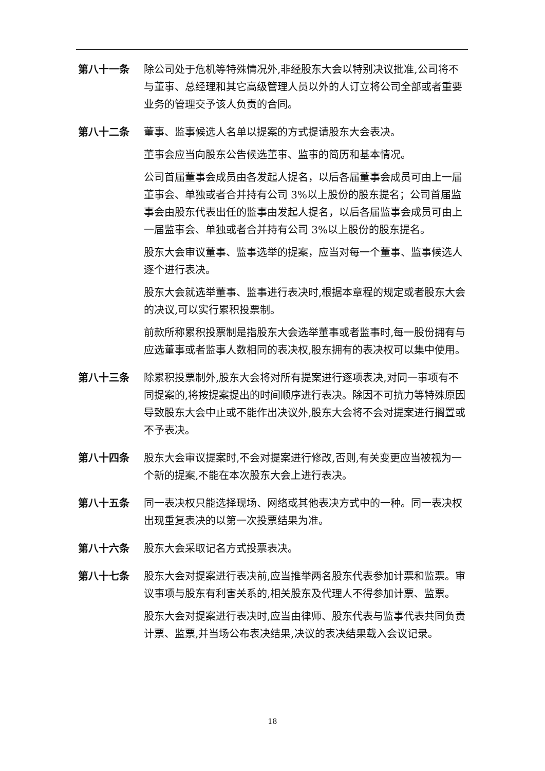第八十一条 除公司处于危机等特殊情况外,非经股东大会以特别决议批准,公司将不与董事、总经理和其它高级管理人员以外的人订立将公司全部或者重要业务的管理交予该人负责的合同。
第八十二条 董事、监事候选人名单以提案的方式提请股东大会表决。
董事会应当向股东公告候选董事、监事的简历和基本情况。
公司首届董事会成员由各发起人提名，以后各届董事会成员可由上一届董事会、单独或者合并持有公司 3%以上股份的股东提名；公司首届监事会由股东代表出任的监事由发起人提名，以后各届监事会成员可由上一届监事会、单独或者合并持有公司 3%以上股份的股东提名。
股东大会审议董事、监事选举的提案，应当对每一个董事、监事候选人逐个进行表决。
股东大会就选举董事、监事进行表决时,根据本章程的规定或者股东大会的决议,可以实行累积投票制。
前款所称累积投票制是指股东大会选举董事或者监事时,每一股份拥有与应选董事或者监事人数相同的表决权,股东拥有的表决权可以集中使用。
第八十三条 除累积投票制外,股东大会将对所有提案进行逐项表决,对同一事项有不同提案的,将按提案提出的时间顺序进行表决。除因不可抗力等特殊原因导致股东大会中止或不能作出决议外,股东大会将不会对提案进行搁置或不予表决。
第八十四条 股东大会审议提案时,不会对提案进行修改,否则,有关变更应当被视为一个新的提案,不能在本次股东大会上进行表决。
第八十五条 同一表决权只能选择现场、网络或其他表决方式中的一种。同一表决权出现重复表决的以第一次投票结果为准。
第八十六条 股东大会采取记名方式投票表决。
第八十七条 股东大会对提案进行表决前,应当推举两名股东代表参加计票和监票。审议事项与股东有利害关系的,相关股东及代理人不得参加计票、监票。
股东大会对提案进行表决时,应当由律师、股东代表与监事代表共同负责计票、监票,并当场公布表决结果,决议的表决结果载入会议记录。
18